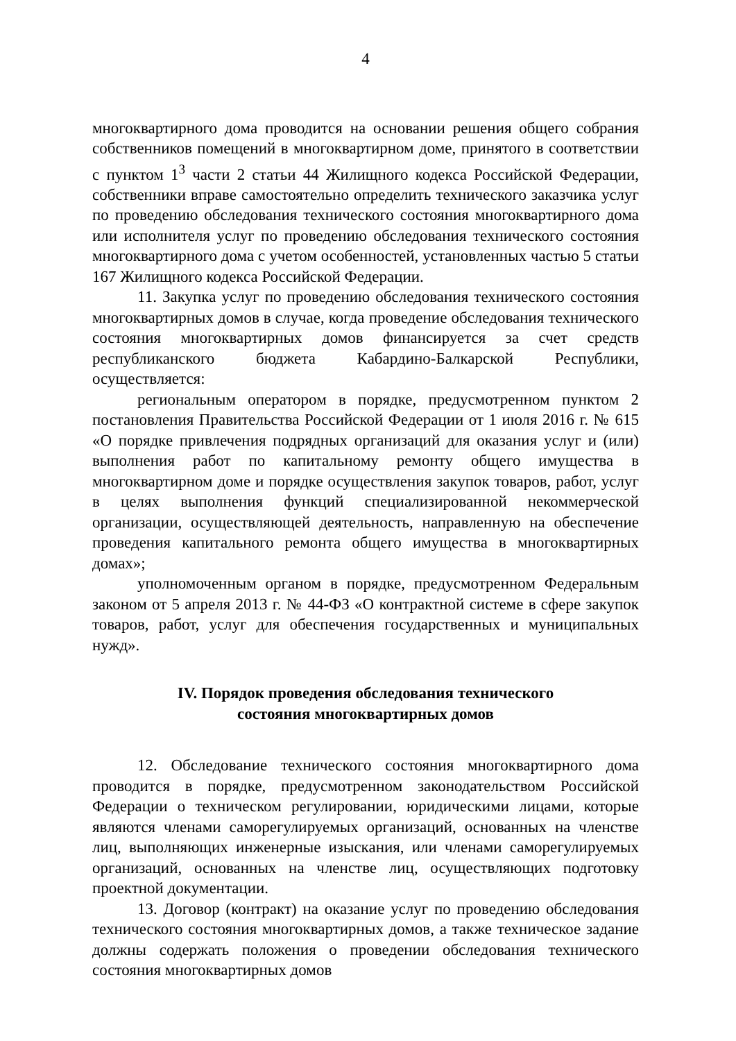4
многоквартирного дома проводится на основании решения общего собрания собственников помещений в многоквартирном доме, принятого в соответствии с пунктом 1<sup>3</sup> части 2 статьи 44 Жилищного кодекса Российской Федерации, собственники вправе самостоятельно определить технического заказчика услуг по проведению обследования технического состояния многоквартирного дома или исполнителя услуг по проведению обследования технического состояния многоквартирного дома с учетом особенностей, установленных частью 5 статьи 167 Жилищного кодекса Российской Федерации.
11. Закупка услуг по проведению обследования технического состояния многоквартирных домов в случае, когда проведение обследования технического состояния многоквартирных домов финансируется за счет средств республиканского бюджета Кабардино-Балкарской Республики, осуществляется:
региональным оператором в порядке, предусмотренном пунктом 2 постановления Правительства Российской Федерации от 1 июля 2016 г. № 615 «О порядке привлечения подрядных организаций для оказания услуг и (или) выполнения работ по капитальному ремонту общего имущества в многоквартирном доме и порядке осуществления закупок товаров, работ, услуг в целях выполнения функций специализированной некоммерческой организации, осуществляющей деятельность, направленную на обеспечение проведения капитального ремонта общего имущества в многоквартирных домах»;
уполномоченным органом в порядке, предусмотренном Федеральным законом от 5 апреля 2013 г. № 44-ФЗ «О контрактной системе в сфере закупок товаров, работ, услуг для обеспечения государственных и муниципальных нужд».
IV. Порядок проведения обследования технического
состояния многоквартирных домов
12. Обследование технического состояния многоквартирного дома проводится в порядке, предусмотренном законодательством Российской Федерации о техническом регулировании, юридическими лицами, которые являются членами саморегулируемых организаций, основанных на членстве лиц, выполняющих инженерные изыскания, или членами саморегулируемых организаций, основанных на членстве лиц, осуществляющих подготовку проектной документации.
13. Договор (контракт) на оказание услуг по проведению обследования технического состояния многоквартирных домов, а также техническое задание должны содержать положения о проведении обследования технического состояния многоквартирных домов